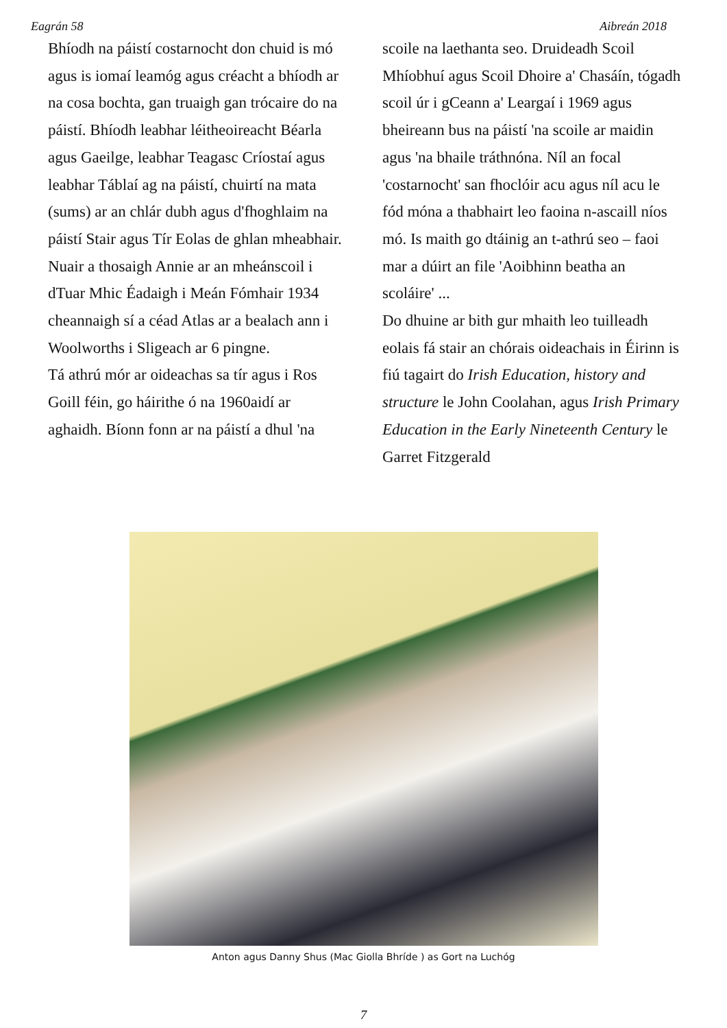Eagrán 58 Aibreán 2018
Bhíodh na páistí costarnocht don chuid is mó agus is iomaí leamóg agus créacht a bhíodh ar na cosa bochta, gan truaigh gan trócaire do na páistí. Bhíodh leabhar léitheoireacht Béarla agus Gaeilge, leabhar Teagasc Críostaí agus leabhar Táblaí ag na páistí, chuirtí na mata (sums) ar an chlár dubh agus d'fhoghlaim na páistí Stair agus Tír Eolas de ghlan mheabhair. Nuair a thosaigh Annie ar an mheánscoil i dTuar Mhic Éadaigh i Meán Fómhair 1934 cheannaigh sí a céad Atlas ar a bealach ann i Woolworths i Sligeach ar 6 pingne.
Tá athrú mór ar oideachas sa tír agus i Ros Goill féin, go háirithe ó na 1960aidí ar aghaidh. Bíonn fonn ar na páistí a dhul 'na
scoile na laethanta seo. Druideadh Scoil Mhíobhuí agus Scoil Dhoire a' Chasáín, tógadh scoil úr i gCeann a' Leargaí i 1969 agus bheireann bus na páistí 'na scoile ar maidin agus 'na bhaile tráthnóna. Níl an focal 'costarnocht' san fhoclóir acu agus níl acu le fód móna a thabhairt leo faoina n-ascaill níos mó. Is maith go dtáinig an t-athrú seo – faoi mar a dúirt an file 'Aoibhinn beatha an scoláire' ...
Do dhuine ar bith gur mhaith leo tuilleadh eolais fá stair an chórais oideachais in Éirinn is fiú tagairt do Irish Education, history and structure le John Coolahan, agus Irish Primary Education in the Early Nineteenth Century le Garret Fitzgerald
Anton agus Danny Shus (Mac Giolla Bhríde ) as Gort na Luchóg
7